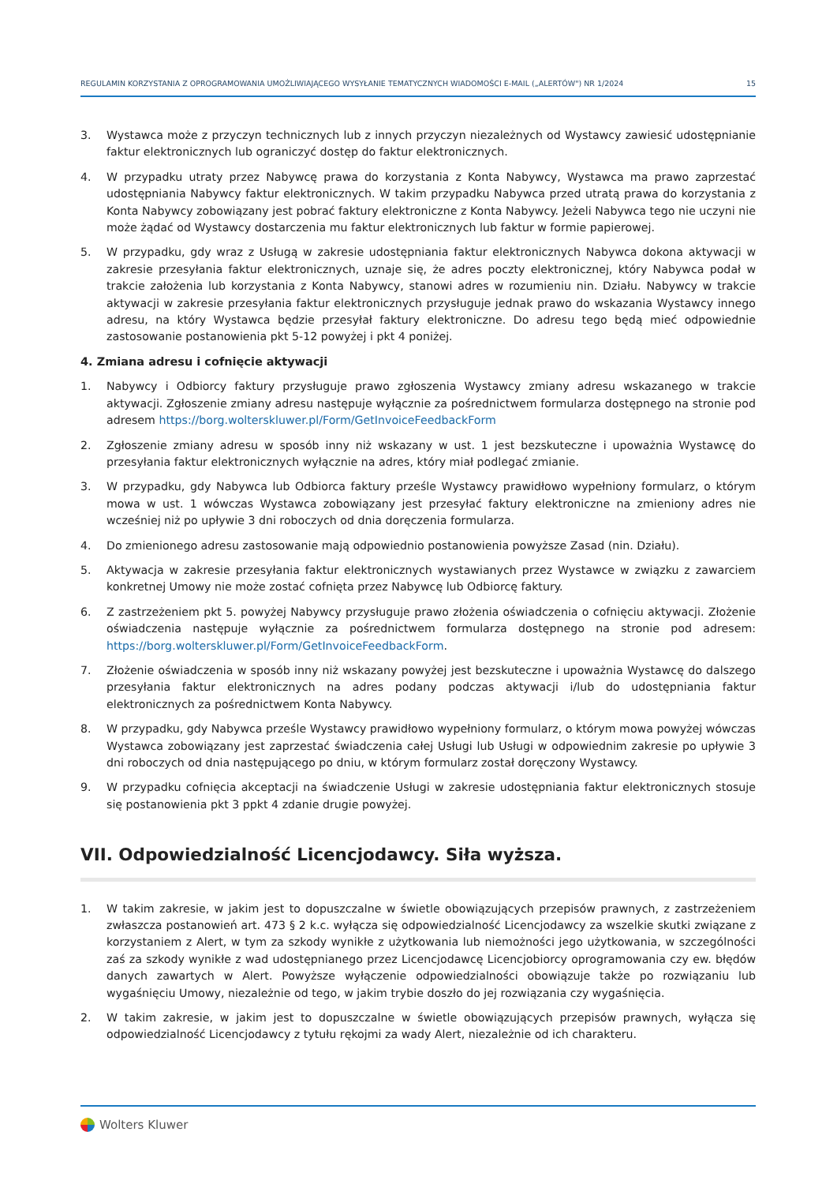REGULAMIN KORZYSTANIA Z OPROGRAMOWANIA UMOŻLIWIAJĄCEGO WYSYŁANIE TEMATYCZNYCH WIADOMOŚCI E-MAIL („ALERTÓW") NR 1/2024 15
3. Wystawca może z przyczyn technicznych lub z innych przyczyn niezależnych od Wystawcy zawiesić udostępnianie faktur elektronicznych lub ograniczyć dostęp do faktur elektronicznych.
4. W przypadku utraty przez Nabywcę prawa do korzystania z Konta Nabywcy, Wystawca ma prawo zaprzestać udostępniania Nabywcy faktur elektronicznych. W takim przypadku Nabywca przed utratą prawa do korzystania z Konta Nabywcy zobowiązany jest pobrać faktury elektroniczne z Konta Nabywcy. Jeżeli Nabywca tego nie uczyni nie może żądać od Wystawcy dostarczenia mu faktur elektronicznych lub faktur w formie papierowej.
5. W przypadku, gdy wraz z Usługą w zakresie udostępniania faktur elektronicznych Nabywca dokona aktywacji w zakresie przesyłania faktur elektronicznych, uznaje się, że adres poczty elektronicznej, który Nabywca podał w trakcie założenia lub korzystania z Konta Nabywcy, stanowi adres w rozumieniu nin. Działu. Nabywcy w trakcie aktywacji w zakresie przesyłania faktur elektronicznych przysługuje jednak prawo do wskazania Wystawcy innego adresu, na który Wystawca będzie przesyłał faktury elektroniczne. Do adresu tego będą mieć odpowiednie zastosowanie postanowienia pkt 5-12 powyżej i pkt 4 poniżej.
4. Zmiana adresu i cofnięcie aktywacji
1. Nabywcy i Odbiorcy faktury przysługuje prawo zgłoszenia Wystawcy zmiany adresu wskazanego w trakcie aktywacji. Zgłoszenie zmiany adresu następuje wyłącznie za pośrednictwem formularza dostępnego na stronie pod adresem https://borg.wolterskluwer.pl/Form/GetInvoiceFeedbackForm
2. Zgłoszenie zmiany adresu w sposób inny niż wskazany w ust. 1 jest bezskuteczne i upoważnia Wystawcę do przesyłania faktur elektronicznych wyłącznie na adres, który miał podlegać zmianie.
3. W przypadku, gdy Nabywca lub Odbiorca faktury prześle Wystawcy prawidłowo wypełniony formularz, o którym mowa w ust. 1 wówczas Wystawca zobowiązany jest przesyłać faktury elektroniczne na zmieniony adres nie wcześniej niż po upływie 3 dni roboczych od dnia doręczenia formularza.
4. Do zmienionego adresu zastosowanie mają odpowiednio postanowienia powyższe Zasad (nin. Działu).
5. Aktywacja w zakresie przesyłania faktur elektronicznych wystawianych przez Wystawce w związku z zawarciem konkretnej Umowy nie może zostać cofnięta przez Nabywcę lub Odbiorcę faktury.
6. Z zastrzeżeniem pkt 5. powyżej Nabywcy przysługuje prawo złożenia oświadczenia o cofnięciu aktywacji. Złożenie oświadczenia następuje wyłącznie za pośrednictwem formularza dostępnego na stronie pod adresem: https://borg.wolterskluwer.pl/Form/GetInvoiceFeedbackForm.
7. Złożenie oświadczenia w sposób inny niż wskazany powyżej jest bezskuteczne i upoważnia Wystawcę do dalszego przesyłania faktur elektronicznych na adres podany podczas aktywacji i/lub do udostępniania faktur elektronicznych za pośrednictwem Konta Nabywcy.
8. W przypadku, gdy Nabywca prześle Wystawcy prawidłowo wypełniony formularz, o którym mowa powyżej wówczas Wystawca zobowiązany jest zaprzestać świadczenia całej Usługi lub Usługi w odpowiednim zakresie po upływie 3 dni roboczych od dnia następującego po dniu, w którym formularz został doręczony Wystawcy.
9. W przypadku cofnięcia akceptacji na świadczenie Usługi w zakresie udostępniania faktur elektronicznych stosuje się postanowienia pkt 3 ppkt 4 zdanie drugie powyżej.
VII. Odpowiedzialność Licencjodawcy. Siła wyższa.
1. W takim zakresie, w jakim jest to dopuszczalne w świetle obowiązujących przepisów prawnych, z zastrzeżeniem zwłaszcza postanowień art. 473 § 2 k.c. wyłącza się odpowiedzialność Licencjodawcy za wszelkie skutki związane z korzystaniem z Alert, w tym za szkody wynikłe z użytkowania lub niemożności jego użytkowania, w szczególności zaś za szkody wynikłe z wad udostępnianego przez Licencjodawcę Licencjobiorcy oprogramowania czy ew. błędów danych zawartych w Alert. Powyższe wyłączenie odpowiedzialności obowiązuje także po rozwiązaniu lub wygaśnięciu Umowy, niezależnie od tego, w jakim trybie doszło do jej rozwiązania czy wygaśnięcia.
2. W takim zakresie, w jakim jest to dopuszczalne w świetle obowiązujących przepisów prawnych, wyłącza się odpowiedzialność Licencjodawcy z tytułu rękojmi za wady Alert, niezależnie od ich charakteru.
Wolters Kluwer